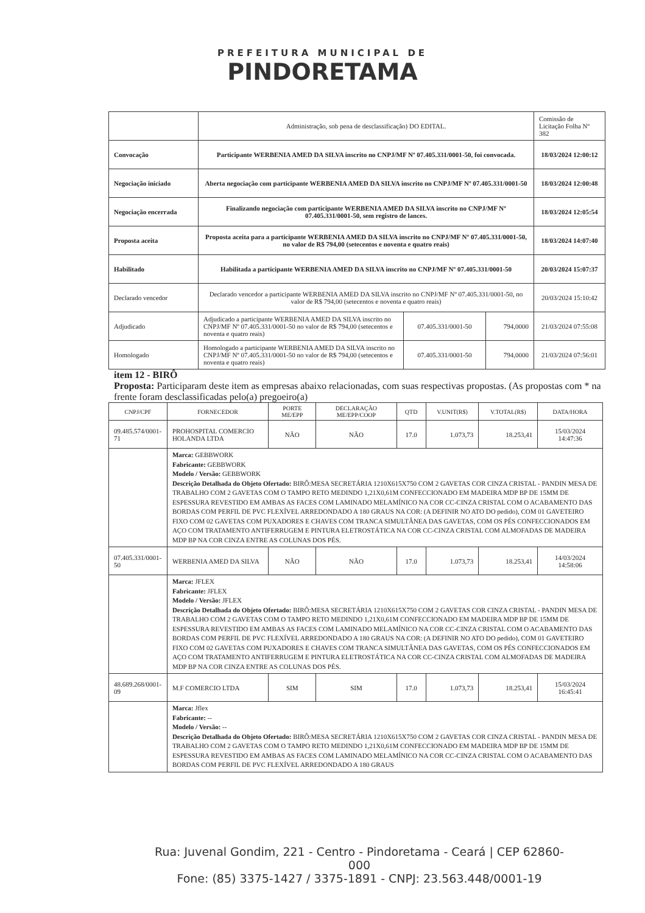PREFEITURA MUNICIPAL DE
PINDORETAMA
| | Administração, sob pena de desclassificação) DO EDITAL. | | | Comissão de Licitação Folha Nº 382 |
| Convocação | Participante WERBENIA AMED DA SILVA inscrito no CNPJ/MF Nº 07.405.331/0001-50, foi convocada. | | | 18/03/2024 12:00:12 |
| Negociação iniciado | Aberta negociação com participante WERBENIA AMED DA SILVA inscrito no CNPJ/MF Nº 07.405.331/0001-50 | | | 18/03/2024 12:00:48 |
| Negociação encerrada | Finalizando negociação com participante WERBENIA AMED DA SILVA inscrito no CNPJ/MF Nº 07.405.331/0001-50, sem registro de lances. | | | 18/03/2024 12:05:54 |
| Proposta aceita | Proposta aceita para a participante WERBENIA AMED DA SILVA inscrito no CNPJ/MF Nº 07.405.331/0001-50, no valor de R$ 794,00 (setecentos e noventa e quatro reais) | | | 18/03/2024 14:07:40 |
| Habilitado | Habilitada a participante WERBENIA AMED DA SILVA inscrito no CNPJ/MF Nº 07.405.331/0001-50 | | | 20/03/2024 15:07:37 |
| Declarado vencedor | Declarado vencedor a participante WERBENIA AMED DA SILVA inscrito no CNPJ/MF Nº 07.405.331/0001-50, no valor de R$ 794,00 (setecentos e noventa e quatro reais) | | | 20/03/2024 15:10:42 |
| Adjudicado | Adjudicado a participante WERBENIA AMED DA SILVA inscrito no CNPJ/MF Nº 07.405.331/0001-50 no valor de R$ 794,00 (setecentos e noventa e quatro reais) | 07.405.331/0001-50 | 794,0000 | 21/03/2024 07:55:08 |
| Homologado | Homologado a participante WERBENIA AMED DA SILVA inscrito no CNPJ/MF Nº 07.405.331/0001-50 no valor de R$ 794,00 (setecentos e noventa e quatro reais) | 07.405.331/0001-50 | 794,0000 | 21/03/2024 07:56:01 |
item 12 - BIRÔ
Proposta: Participaram deste item as empresas abaixo relacionadas, com suas respectivas propostas. (As propostas com * na frente foram desclassificadas pelo(a) pregoeiro(a)
| CNPJ/CPF | FORNECEDOR | PORTE ME/EPP | DECLARAÇÃO ME/EPP/COOP | QTD | V.UNIT(R$) | V.TOTAL(R$) | DATA/HORA |
| --- | --- | --- | --- | --- | --- | --- | --- |
| 09.485.574/0001-71 | PROHOSPITAL COMERCIO HOLANDA LTDA | NÃO | NÃO | 17.0 | 1.073,73 | 18.253,41 | 15/03/2024 14:47:36 |
| | Marca: GEBBWORK Fabricante: GEBBWORK Modelo / Versão: GEBBWORK Descrição Detalhada do Objeto Ofertado: BIRÔ:MESA SECRETÁRIA 1210X615X750 COM 2 GAVETAS COR CINZA CRISTAL - PANDIN MESA DE TRABALHO COM 2 GAVETAS COM O TAMPO RETO MEDINDO 1,21X0,61M CONFECCIONADO EM MADEIRA MDP BP DE 15MM DE ESPESSURA REVESTIDO EM AMBAS AS FACES COM LAMINADO MELAMÍNICO NA COR CC-CINZA CRISTAL COM O ACABAMENTO DAS BORDAS COM PERFIL DE PVC FLEXÍVEL ARREDONDADO A 180 GRAUS NA COR: (A DEFINIR NO ATO DO pedido), COM 01 GAVETEIRO FIXO COM 02 GAVETAS COM PUXADORES E CHAVES COM TRANCA SIMULTÂNEA DAS GAVETAS, COM OS PÉS CONFECCIONADOS EM AÇO COM TRATAMENTO ANTIFERRUGEM E PINTURA ELETROSTÁTICA NA COR CC-CINZA CRISTAL COM ALMOFADAS DE MADEIRA MDP BP NA COR CINZA ENTRE AS COLUNAS DOS PÉS. | | | | | | |
| 07.405.331/0001-50 | WERBENIA AMED DA SILVA | NÃO | NÃO | 17.0 | 1.073,73 | 18.253,41 | 14/03/2024 14:58:06 |
| | Marca: JFLEX Fabricante: JFLEX Modelo / Versão: JFLEX Descrição Detalhada do Objeto Ofertado: BIRÔ:MESA SECRETÁRIA 1210X615X750 COM 2 GAVETAS COR CINZA CRISTAL - PANDIN MESA DE TRABALHO COM 2 GAVETAS COM O TAMPO RETO MEDINDO 1,21X0,61M CONFECCIONADO EM MADEIRA MDP BP DE 15MM DE ESPESSURA REVESTIDO EM AMBAS AS FACES COM LAMINADO MELAMÍNICO NA COR CC-CINZA CRISTAL COM O ACABAMENTO DAS BORDAS COM PERFIL DE PVC FLEXÍVEL ARREDONDADO A 180 GRAUS NA COR: (A DEFINIR NO ATO DO pedido), COM 01 GAVETEIRO FIXO COM 02 GAVETAS COM PUXADORES E CHAVES COM TRANCA SIMULTÂNEA DAS GAVETAS, COM OS PÉS CONFECCIONADOS EM AÇO COM TRATAMENTO ANTIFERRUGEM E PINTURA ELETROSTÁTICA NA COR CC-CINZA CRISTAL COM ALMOFADAS DE MADEIRA MDP BP NA COR CINZA ENTRE AS COLUNAS DOS PÉS. | | | | | | |
| 48.689.268/0001-09 | M.F COMERCIO LTDA | SIM | SIM | 17.0 | 1.073,73 | 18.253,41 | 15/03/2024 16:45:41 |
| | Marca: Jflex Fabricante: -- Modelo / Versão: -- Descrição Detalhada do Objeto Ofertado: BIRÔ:MESA SECRETÁRIA 1210X615X750 COM 2 GAVETAS COR CINZA CRISTAL - PANDIN MESA DE TRABALHO COM 2 GAVETAS COM O TAMPO RETO MEDINDO 1,21X0,61M CONFECCIONADO EM MADEIRA MDP BP DE 15MM DE ESPESSURA REVESTIDO EM AMBAS AS FACES COM LAMINADO MELAMÍNICO NA COR CC-CINZA CRISTAL COM O ACABAMENTO DAS BORDAS COM PERFIL DE PVC FLEXÍVEL ARREDONDADO A 180 GRAUS | | | | | | |
Rua: Juvenal Gondim, 221 - Centro - Pindoretama - Ceará | CEP 62860-000
Fone: (85) 3375-1427 / 3375-1891 - CNPJ: 23.563.448/0001-19